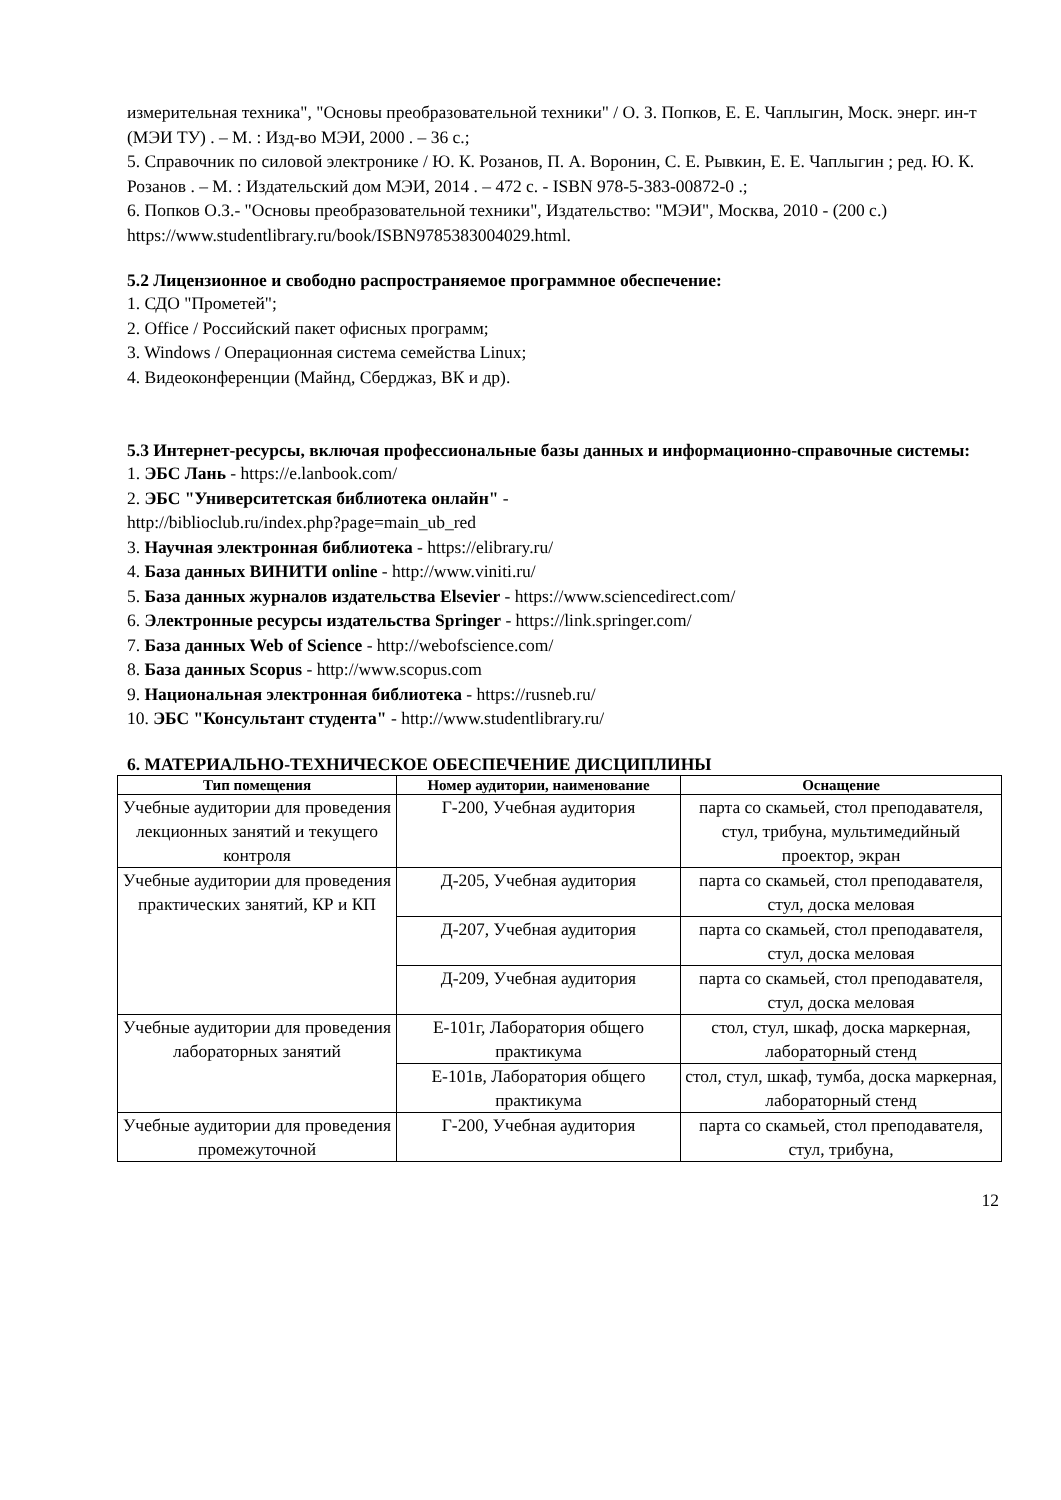измерительная техника", "Основы преобразовательной техники" / О. З. Попков, Е. Е. Чаплыгин, Моск. энерг. ин-т (МЭИ ТУ) . – М. : Изд-во МЭИ, 2000 . – 36 с.;
5. Справочник по силовой электронике / Ю. К. Розанов, П. А. Воронин, С. Е. Рывкин, Е. Е. Чаплыгин ; ред. Ю. К. Розанов . – М. : Издательский дом МЭИ, 2014 . – 472 с. - ISBN 978-5-383-00872-0 .;
6. Попков О.З.- "Основы преобразовательной техники", Издательство: "МЭИ", Москва, 2010 - (200 с.)
https://www.studentlibrary.ru/book/ISBN9785383004029.html.
5.2 Лицензионное и свободно распространяемое программное обеспечение:
1. СДО "Прометей";
2. Office / Российский пакет офисных программ;
3. Windows / Операционная система семейства Linux;
4. Видеоконференции (Майнд, Сберджаз, ВК и др).
5.3 Интернет-ресурсы, включая профессиональные базы данных и информационно-справочные системы:
1. ЭБС Лань - https://e.lanbook.com/
2. ЭБС "Университетская библиотека онлайн" -
http://biblioclub.ru/index.php?page=main_ub_red
3. Научная электронная библиотека - https://elibrary.ru/
4. База данных ВИНИТИ online - http://www.viniti.ru/
5. База данных журналов издательства Elsevier - https://www.sciencedirect.com/
6. Электронные ресурсы издательства Springer - https://link.springer.com/
7. База данных Web of Science - http://webofscience.com/
8. База данных Scopus - http://www.scopus.com
9. Национальная электронная библиотека - https://rusneb.ru/
10. ЭБС "Консультант студента" - http://www.studentlibrary.ru/
6. МАТЕРИАЛЬНО-ТЕХНИЧЕСКОЕ ОБЕСПЕЧЕНИЕ ДИСЦИПЛИНЫ
| Тип помещения | Номер аудитории, наименование | Оснащение |
| --- | --- | --- |
| Учебные аудитории для проведения лекционных занятий и текущего контроля | Г-200, Учебная аудитория | парта со скамьей, стол преподавателя, стул, трибуна, мультимедийный проектор, экран |
| Учебные аудитории для проведения практических занятий, КР и КП | Д-205, Учебная аудитория | парта со скамьей, стол преподавателя, стул, доска меловая |
| | Д-207, Учебная аудитория | парта со скамьей, стол преподавателя, стул, доска меловая |
| | Д-209, Учебная аудитория | парта со скамьей, стол преподавателя, стул, доска меловая |
| Учебные аудитории для проведения лабораторных занятий | Е-101г, Лаборатория общего практикума | стол, стул, шкаф, доска маркерная, лабораторный стенд |
| | Е-101в, Лаборатория общего практикума | стол, стул, шкаф, тумба, доска маркерная, лабораторный стенд |
| Учебные аудитории для проведения промежуточной | Г-200, Учебная аудитория | парта со скамьей, стол преподавателя, стул, трибуна, |
12